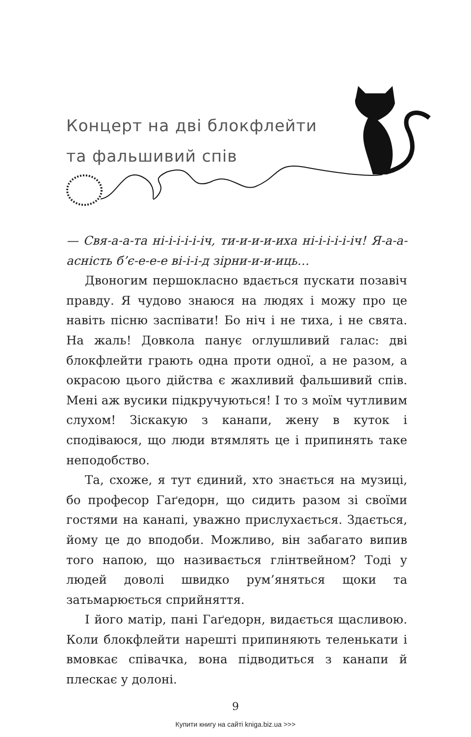Концерт на дві блокфлейти
та фальшивий спів
— Свя-а-а-та ні-і-і-і-і-іч, ти-и-и-и-иха ні-і-і-і-і-іч! Я-а-а-асність б’є-е-е-е ві-і-і-д зірни-и-и-иць…
Двоногим першокласно вдається пускати позавіч правду. Я чудово знаюся на людях і можу про це навіть пісню заспівати! Бо ніч і не тиха, і не свята. На жаль! Довкола панує оглушливий галас: дві блокфлейти грають одна проти одної, а не разом, а окрасою цього дійства є жахливий фальшивий спів. Мені аж вусики підкручуються! І то з моїм чутливим слухом! Зіскакую з канапи, жену в куток і сподіваюся, що люди втямлять це і припинять таке неподобство.
Та, схоже, я тут єдиний, хто знається на музиці, бо професор Гаґедорн, що сидить разом зі своїми гостями на канапі, уважно прислухається. Здається, йому це до вподоби. Можливо, він забагато випив того напою, що називається глінтвейном? Тоді у людей доволі швидко рум’яняться щоки та затьмарюється сприйняття.
І його матір, пані Гаґедорн, видається щасливою. Коли блокфлейти нарешті припиняють теленькати і вмовкає співачка, вона підводиться з канапи й плескає у долоні.
9
Купити книгу на сайті kniga.biz.ua >>>